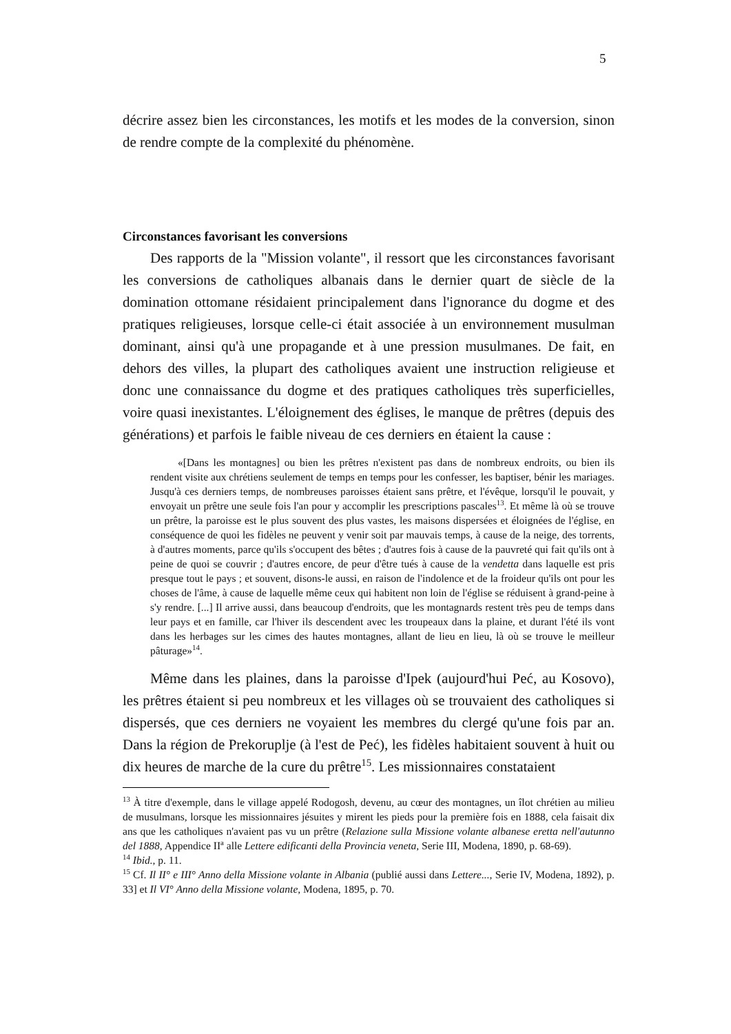5
décrire assez bien les circonstances, les motifs et les modes de la conversion, sinon de rendre compte de la complexité du phénomène.
Circonstances favorisant les conversions
Des rapports de la "Mission volante", il ressort que les circonstances favorisant les conversions de catholiques albanais dans le dernier quart de siècle de la domination ottomane résidaient principalement dans l'ignorance du dogme et des pratiques religieuses, lorsque celle-ci était associée à un environnement musulman dominant, ainsi qu'à une propagande et à une pression musulmanes. De fait, en dehors des villes, la plupart des catholiques avaient une instruction religieuse et donc une connaissance du dogme et des pratiques catholiques très superficielles, voire quasi inexistantes. L'éloignement des églises, le manque de prêtres (depuis des générations) et parfois le faible niveau de ces derniers en étaient la cause :
«[Dans les montagnes] ou bien les prêtres n'existent pas dans de nombreux endroits, ou bien ils rendent visite aux chrétiens seulement de temps en temps pour les confesser, les baptiser, bénir les mariages. Jusqu'à ces derniers temps, de nombreuses paroisses étaient sans prêtre, et l'évêque, lorsqu'il le pouvait, y envoyait un prêtre une seule fois l'an pour y accomplir les prescriptions pascales<sup>13</sup>. Et même là où se trouve un prêtre, la paroisse est le plus souvent des plus vastes, les maisons dispersées et éloignées de l'église, en conséquence de quoi les fidèles ne peuvent y venir soit par mauvais temps, à cause de la neige, des torrents, à d'autres moments, parce qu'ils s'occupent des bêtes ; d'autres fois à cause de la pauvreté qui fait qu'ils ont à peine de quoi se couvrir ; d'autres encore, de peur d'être tués à cause de la vendetta dans laquelle est pris presque tout le pays ; et souvent, disons-le aussi, en raison de l'indolence et de la froideur qu'ils ont pour les choses de l'âme, à cause de laquelle même ceux qui habitent non loin de l'église se réduisent à grand-peine à s'y rendre. [...] Il arrive aussi, dans beaucoup d'endroits, que les montagnards restent très peu de temps dans leur pays et en famille, car l'hiver ils descendent avec les troupeaux dans la plaine, et durant l'été ils vont dans les herbages sur les cimes des hautes montagnes, allant de lieu en lieu, là où se trouve le meilleur pâturage»<sup>14</sup>.
Même dans les plaines, dans la paroisse d'Ipek (aujourd'hui Peć, au Kosovo), les prêtres étaient si peu nombreux et les villages où se trouvaient des catholiques si dispersés, que ces derniers ne voyaient les membres du clergé qu'une fois par an. Dans la région de Prekoruplje (à l'est de Peć), les fidèles habitaient souvent à huit ou dix heures de marche de la cure du prêtre<sup>15</sup>. Les missionnaires constataient
<sup>13</sup> À titre d'exemple, dans le village appelé Rodogosh, devenu, au cœur des montagnes, un îlot chrétien au milieu de musulmans, lorsque les missionnaires jésuites y mirent les pieds pour la première fois en 1888, cela faisait dix ans que les catholiques n'avaient pas vu un prêtre (Relazione sulla Missione volante albanese eretta nell'autunno del 1888, Appendice II<sup>a</sup> alle Lettere edificanti della Provincia veneta, Serie III, Modena, 1890, p. 68-69).
<sup>14</sup> Ibid., p. 11.
<sup>15</sup> Cf. Il II° e III° Anno della Missione volante in Albania (publié aussi dans Lettere..., Serie IV, Modena, 1892), p. 33] et Il VI° Anno della Missione volante, Modena, 1895, p. 70.